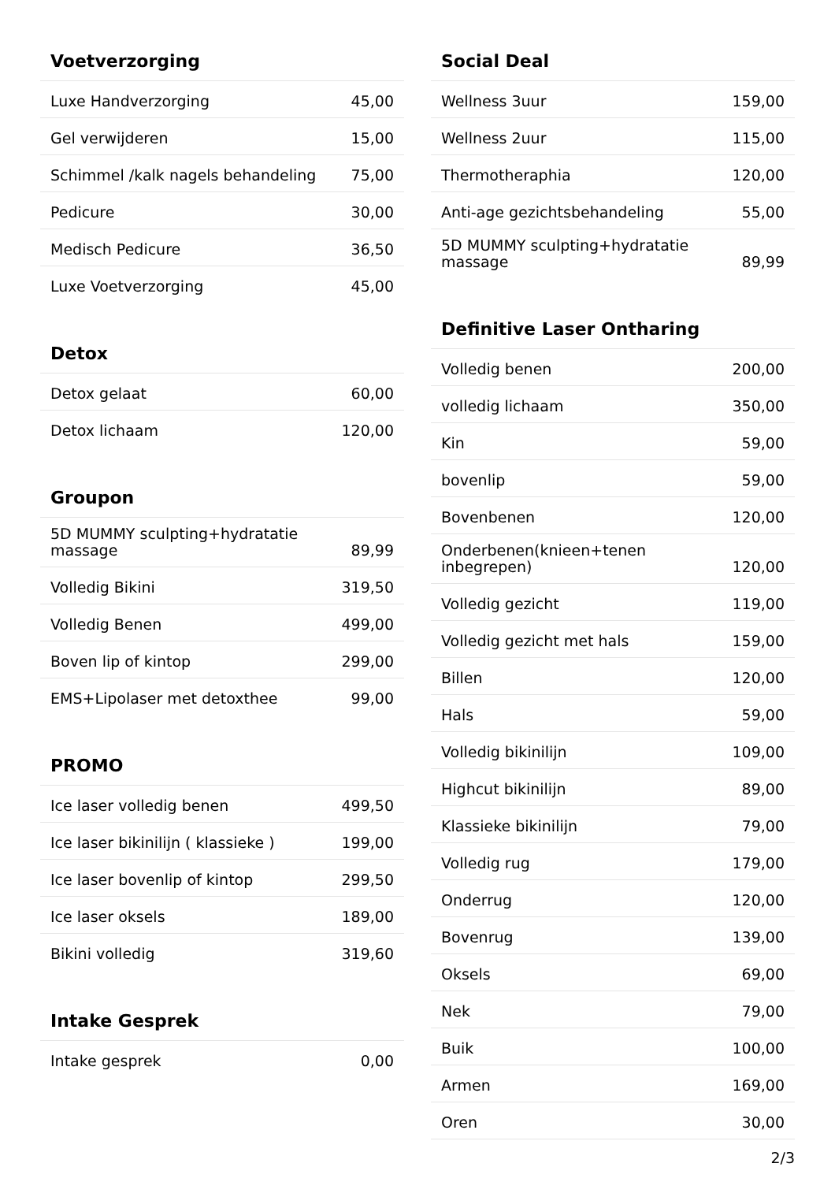Voetverzorging
| Luxe Handverzorging | 45,00 |
| Gel verwijderen | 15,00 |
| Schimmel /kalk nagels behandeling | 75,00 |
| Pedicure | 30,00 |
| Medisch Pedicure | 36,50 |
| Luxe Voetverzorging | 45,00 |
Detox
| Detox gelaat | 60,00 |
| Detox lichaam | 120,00 |
Groupon
| 5D MUMMY sculpting+hydratatie massage | 89,99 |
| Volledig Bikini | 319,50 |
| Volledig Benen | 499,00 |
| Boven lip of kintop | 299,00 |
| EMS+Lipolaser met detoxthee | 99,00 |
PROMO
| Ice laser volledig benen | 499,50 |
| Ice laser bikinilijn ( klassieke ) | 199,00 |
| Ice laser bovenlip of kintop | 299,50 |
| Ice laser oksels | 189,00 |
| Bikini volledig | 319,60 |
Intake Gesprek
| Intake gesprek | 0,00 |
Social Deal
| Wellness 3uur | 159,00 |
| Wellness 2uur | 115,00 |
| Thermotheraphia | 120,00 |
| Anti-age gezichtsbehandeling | 55,00 |
| 5D MUMMY sculpting+hydratatie massage | 89,99 |
Definitive Laser Ontharing
| Volledig benen | 200,00 |
| volledig lichaam | 350,00 |
| Kin | 59,00 |
| bovenlip | 59,00 |
| Bovenbenen | 120,00 |
| Onderbenen(knieen+tenen inbegrepen) | 120,00 |
| Volledig gezicht | 119,00 |
| Volledig gezicht met hals | 159,00 |
| Billen | 120,00 |
| Hals | 59,00 |
| Volledig bikinilijn | 109,00 |
| Highcut bikinilijn | 89,00 |
| Klassieke bikinilijn | 79,00 |
| Volledig rug | 179,00 |
| Onderrug | 120,00 |
| Bovenrug | 139,00 |
| Oksels | 69,00 |
| Nek | 79,00 |
| Buik | 100,00 |
| Armen | 169,00 |
| Oren | 30,00 |
2/3